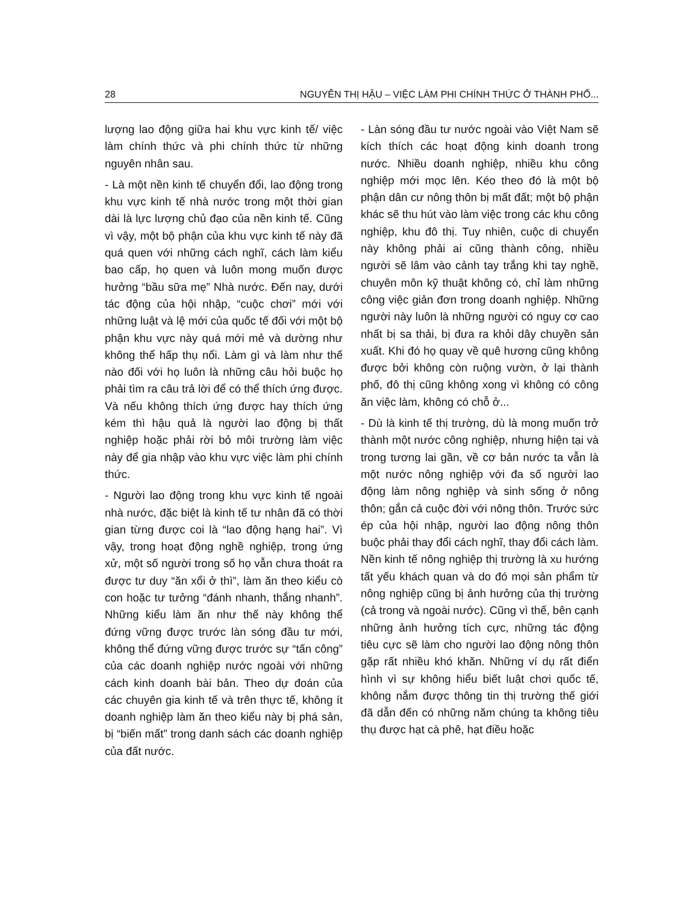28 NGUYỄN THỊ HẬU – VIỆC LÀM PHI CHÍNH THỨC Ở THÀNH PHỐ...
lượng lao động giữa hai khu vực kinh tế/ việc làm chính thức và phi chính thức từ những nguyên nhân sau.
- Là một nền kinh tế chuyển đổi, lao động trong khu vực kinh tế nhà nước trong một thời gian dài là lực lượng chủ đạo của nền kinh tế. Cũng vì vậy, một bộ phận của khu vực kinh tế này đã quá quen với những cách nghĩ, cách làm kiểu bao cấp, họ quen và luôn mong muốn được hưởng “bầu sữa mẹ” Nhà nước. Đến nay, dưới tác động của hội nhập, “cuộc chơi” mới với những luật và lệ mới của quốc tế đối với một bộ phận khu vực này quá mới mẻ và dường như không thể hấp thụ nổi. Làm gì và làm như thế nào đối với họ luôn là những câu hỏi buộc họ phải tìm ra câu trả lời để có thể thích ứng được. Và nếu không thích ứng được hay thích ứng kém thì hậu quả là người lao động bị thất nghiệp hoặc phải rời bỏ môi trường làm việc này để gia nhập vào khu vực việc làm phi chính thức.
- Người lao động trong khu vực kinh tế ngoài nhà nước, đặc biệt là kinh tế tư nhân đã có thời gian từng được coi là “lao động hạng hai”. Vì vậy, trong hoạt động nghề nghiệp, trong ứng xử, một số người trong số họ vẫn chưa thoát ra được tư duy “ăn xổi ở thì”, làm ăn theo kiểu cò con hoặc tư tưởng “đánh nhanh, thắng nhanh”. Những kiểu làm ăn như thế này không thể đứng vững được trước làn sóng đầu tư mới, không thể đứng vững được trước sự “tấn công” của các doanh nghiệp nước ngoài với những cách kinh doanh bài bản. Theo dự đoán của các chuyên gia kinh tế và trên thực tế, không ít doanh nghiệp làm ăn theo kiểu này bị phá sản, bị “biến mất” trong danh sách các doanh nghiệp của đất nước.
- Làn sóng đầu tư nước ngoài vào Việt Nam sẽ kích thích các hoạt động kinh doanh trong nước. Nhiều doanh nghiệp, nhiều khu công nghiệp mới mọc lên. Kéo theo đó là một bộ phận dân cư nông thôn bị mất đất; một bộ phận khác sẽ thu hút vào làm việc trong các khu công nghiệp, khu đô thị. Tuy nhiên, cuộc di chuyển này không phải ai cũng thành công, nhiều người sẽ lâm vào cảnh tay trắng khi tay nghề, chuyên môn kỹ thuật không có, chỉ làm những công việc giản đơn trong doanh nghiệp. Những người này luôn là những người có nguy cơ cao nhất bị sa thải, bị đưa ra khỏi dây chuyền sản xuất. Khi đó họ quay về quê hương cũng không được bởi không còn ruộng vườn, ở lại thành phố, đô thị cũng không xong vì không có công ăn việc làm, không có chỗ ở...
- Dù là kinh tế thị trường, dù là mong muốn trở thành một nước công nghiệp, nhưng hiện tại và trong tương lai gần, về cơ bản nước ta vẫn là một nước nông nghiệp với đa số người lao động làm nông nghiệp và sinh sống ở nông thôn; gắn cả cuộc đời với nông thôn. Trước sức ép của hội nhập, người lao động nông thôn buộc phải thay đổi cách nghĩ, thay đổi cách làm. Nền kinh tế nông nghiệp thị trường là xu hướng tất yếu khách quan và do đó mọi sản phẩm từ nông nghiệp cũng bị ảnh hưởng của thị trường (cả trong và ngoài nước). Cũng vì thế, bên cạnh những ảnh hưởng tích cực, những tác động tiêu cực sẽ làm cho người lao động nông thôn gặp rất nhiều khó khăn. Những ví dụ rất điển hình vì sự không hiểu biết luật chơi quốc tế, không nắm được thông tin thị trường thế giới đã dẫn đến có những năm chúng ta không tiêu thụ được hạt cà phê, hạt điều hoặc